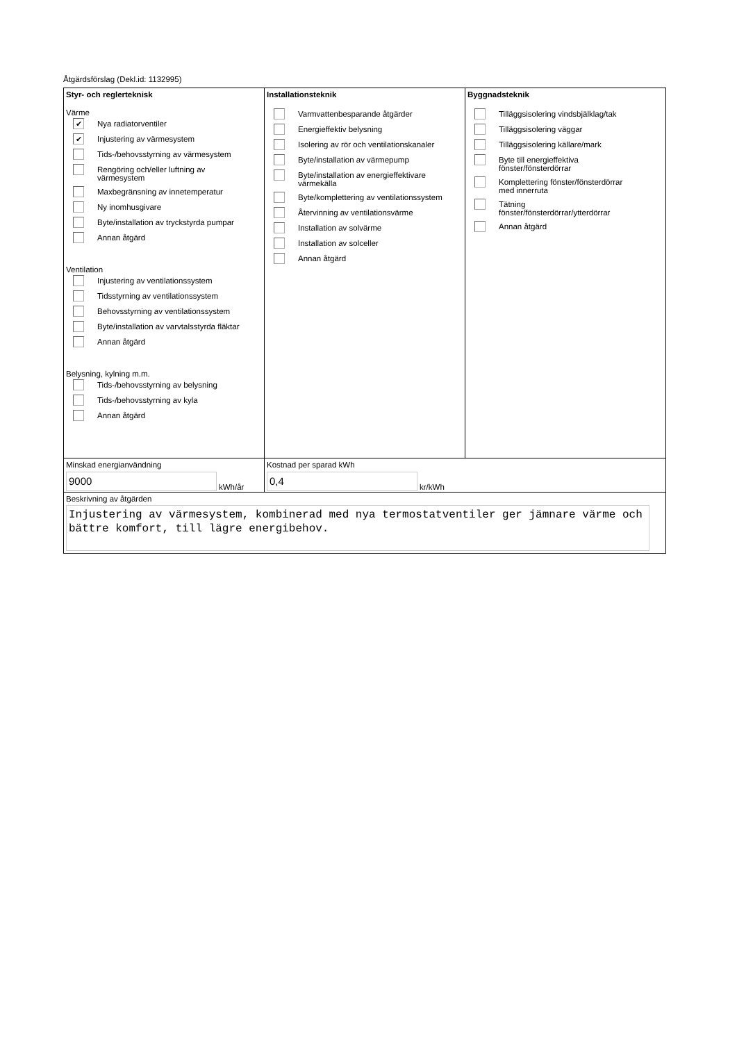Åtgärdsförslag (Dekl.id: 1132995)
Styr- och reglerteknisk
Värme
✔
Nya radiatorventiler
✔
Injustering av värmesystem
Tids-/behovsstyrning av värmesystem
Rengöring och/eller luftning av
värmesystem
Maxbegränsning av innetemperatur
Ny inomhusgivare
Byte/installation av tryckstyrda pumpar
Annan åtgärd
Ventilation
Injustering av ventilationssystem
Tidsstyrning av ventilationssystem
Behovsstyrning av ventilationssystem
Byte/installation av varvtalsstyrda fläktar
Annan åtgärd
Belysning, kylning m.m.
Tids-/behovsstyrning av belysning
Tids-/behovsstyrning av kyla
Annan åtgärd
Installationsteknik
Varmvattenbesparande åtgärder
Energieffektiv belysning
Isolering av rör och ventilationskanaler
Byte/installation av värmepump
Byte/installation av energieffektivare
värmekälla
Byte/komplettering av ventilationssystem
Återvinning av ventilationsvärme
Installation av solvärme
Installation av solceller
Annan åtgärd
Byggnadsteknik
Tilläggsisolering vindsbjälklag/tak
Tilläggsisolering väggar
Tilläggsisolering källare/mark
Byte till energieffektiva
fönster/fönsterdörrar
Komplettering fönster/fönsterdörrar
med innerruta
Tätning
fönster/fönsterdörrar/ytterdörrar
Annan åtgärd
Minskad energianvändning
9000
kWh/år
Kostnad per sparad kWh
0,4
kr/kWh
Beskrivning av åtgärden
Injustering av värmesystem, kombinerad med nya termostatventiler ger jämnare värme och bättre komfort, till lägre energibehov.